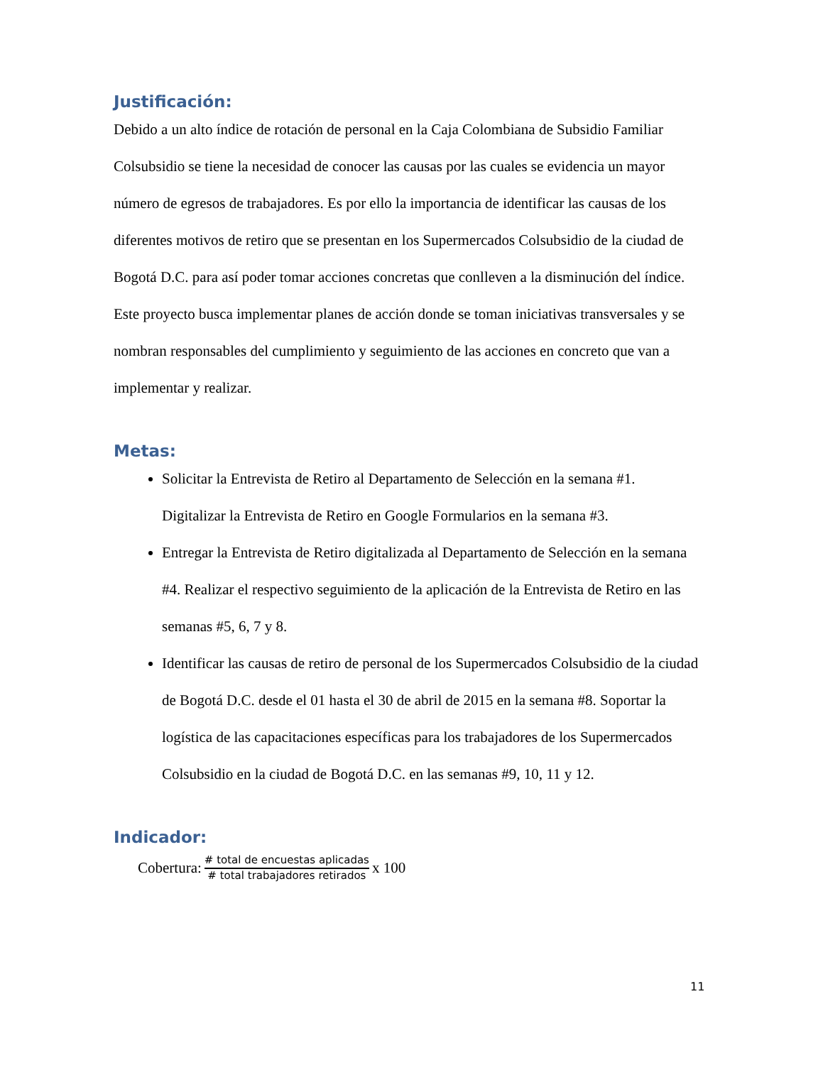Justificación:
Debido a un alto índice de rotación de personal en la Caja Colombiana de Subsidio Familiar Colsubsidio se tiene la necesidad de conocer las causas por las cuales se evidencia un mayor número de egresos de trabajadores. Es por ello la importancia de identificar las causas de los diferentes motivos de retiro que se presentan en los Supermercados Colsubsidio de la ciudad de Bogotá D.C. para así poder tomar acciones concretas que conlleven a la disminución del índice. Este proyecto busca implementar planes de acción donde se toman iniciativas transversales y se nombran responsables del cumplimiento y seguimiento de las acciones en concreto que van a implementar y realizar.
Metas:
Solicitar la Entrevista de Retiro al Departamento de Selección en la semana #1. Digitalizar la Entrevista de Retiro en Google Formularios en la semana #3.
Entregar la Entrevista de Retiro digitalizada al Departamento de Selección en la semana #4. Realizar el respectivo seguimiento de la aplicación de la Entrevista de Retiro en las semanas #5, 6, 7 y 8.
Identificar las causas de retiro de personal de los Supermercados Colsubsidio de la ciudad de Bogotá D.C. desde el 01 hasta el 30 de abril de 2015 en la semana #8. Soportar la logística de las capacitaciones específicas para los trabajadores de los Supermercados Colsubsidio en la ciudad de Bogotá D.C. en las semanas #9, 10, 11 y 12.
Indicador:
Cobertura: # total de encuestas aplicadas # total trabajadores retirados x 100
11